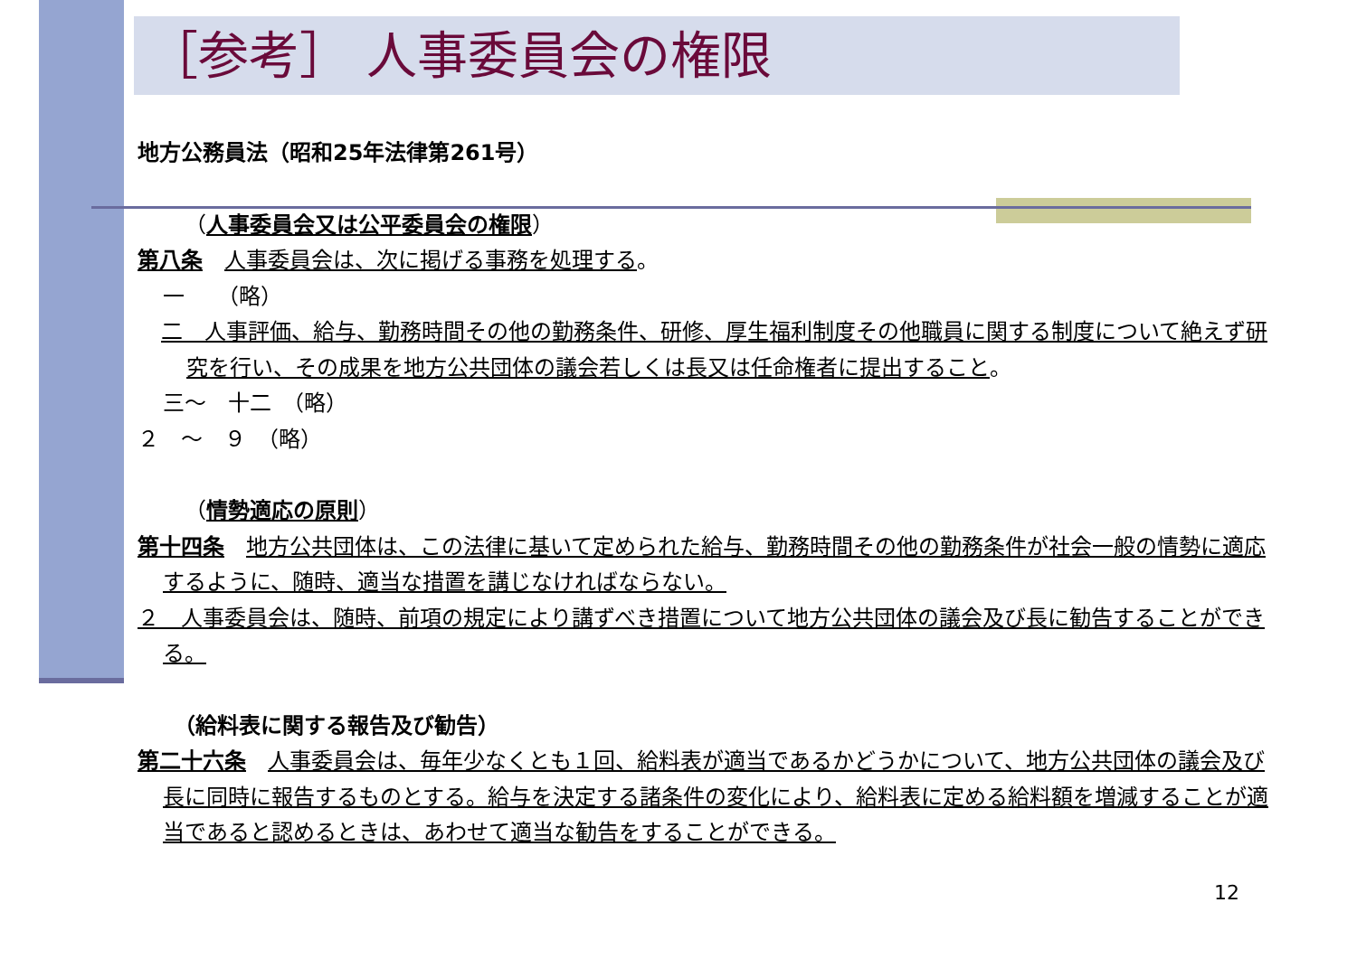［参考］ 人事委員会の権限
地方公務員法（昭和25年法律第261号）
（人事委員会又は公平委員会の権限）
第八条　人事委員会は、次に掲げる事務を処理する。
一　　（略）
二　人事評価、給与、勤務時間その他の勤務条件、研修、厚生福利制度その他職員に関する制度について絶えず研究を行い、その成果を地方公共団体の議会若しくは長又は任命権者に提出すること。
三～　十二　（略）
２　～　９　（略）
（情勢適応の原則）
第十四条　地方公共団体は、この法律に基いて定められた給与、勤務時間その他の勤務条件が社会一般の情勢に適応するように、随時、適当な措置を講じなければならない。
２　人事委員会は、随時、前項の規定により講ずべき措置について地方公共団体の議会及び長に勧告することができる。
（給料表に関する報告及び勧告）
第二十六条　人事委員会は、毎年少なくとも１回、給料表が適当であるかどうかについて、地方公共団体の議会及び長に同時に報告するものとする。給与を決定する諸条件の変化により、給料表に定める給料額を増減することが適当であると認めるときは、あわせて適当な勧告をすることができる。
12